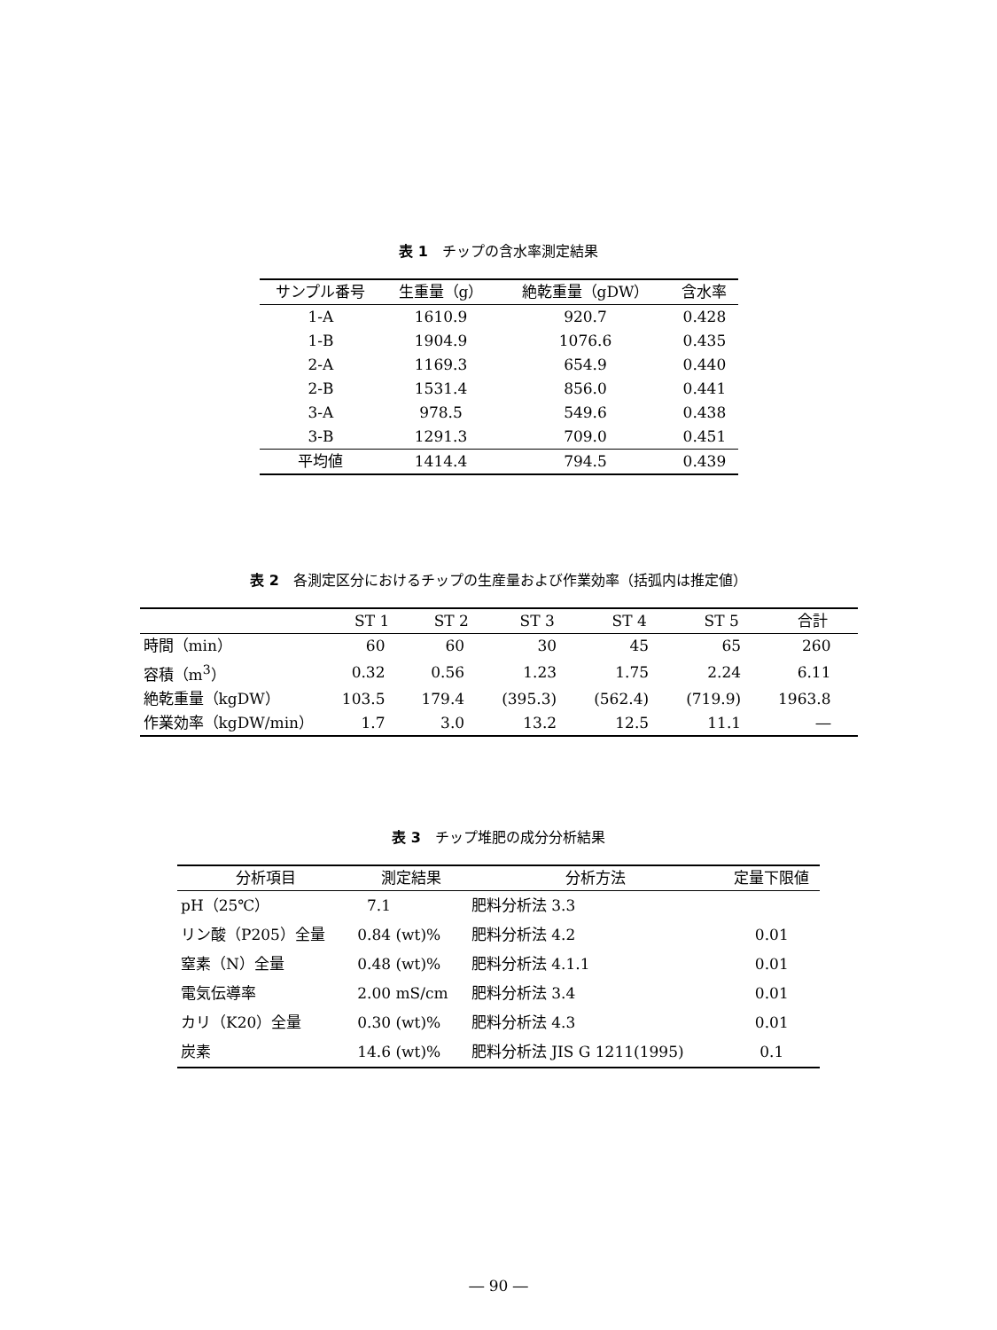表 1　チップの含水率測定結果
| サンプル番号 | 生重量（g） | 絶乾重量（gDW） | 含水率 |
| --- | --- | --- | --- |
| 1-A | 1610.9 | 920.7 | 0.428 |
| 1-B | 1904.9 | 1076.6 | 0.435 |
| 2-A | 1169.3 | 654.9 | 0.440 |
| 2-B | 1531.4 | 856.0 | 0.441 |
| 3-A | 978.5 | 549.6 | 0.438 |
| 3-B | 1291.3 | 709.0 | 0.451 |
| 平均値 | 1414.4 | 794.5 | 0.439 |
表 2　各測定区分におけるチップの生産量および作業効率（括弧内は推定値）
| | ST 1 | ST 2 | ST 3 | ST 4 | ST 5 | 合計 |
| --- | --- | --- | --- | --- | --- | --- |
| 時間（min） | 60 | 60 | 30 | 45 | 65 | 260 |
| 容積（m<sup>3</sup>） | 0.32 | 0.56 | 1.23 | 1.75 | 2.24 | 6.11 |
| 絶乾重量（kgDW） | 103.5 | 179.4 | (395.3) | (562.4) | (719.9) | 1963.8 |
| 作業効率（kgDW/min） | 1.7 | 3.0 | 13.2 | 12.5 | 11.1 | ― |
表 3　チップ堆肥の成分分析結果
| 分析項目 | 測定結果 | 分析方法 | 定量下限値 |
| --- | --- | --- | --- |
| pH（25℃） | 7.1 | 肥料分析法 3.3 | |
| リン酸（P205）全量 | 0.84 (wt)% | 肥料分析法 4.2 | 0.01 |
| 窒素（N）全量 | 0.48 (wt)% | 肥料分析法 4.1.1 | 0.01 |
| 電気伝導率 | 2.00 mS/cm | 肥料分析法 3.4 | 0.01 |
| カリ（K20）全量 | 0.30 (wt)% | 肥料分析法 4.3 | 0.01 |
| 炭素 | 14.6 (wt)% | 肥料分析法 JIS G 1211(1995) | 0.1 |
― 90 ―